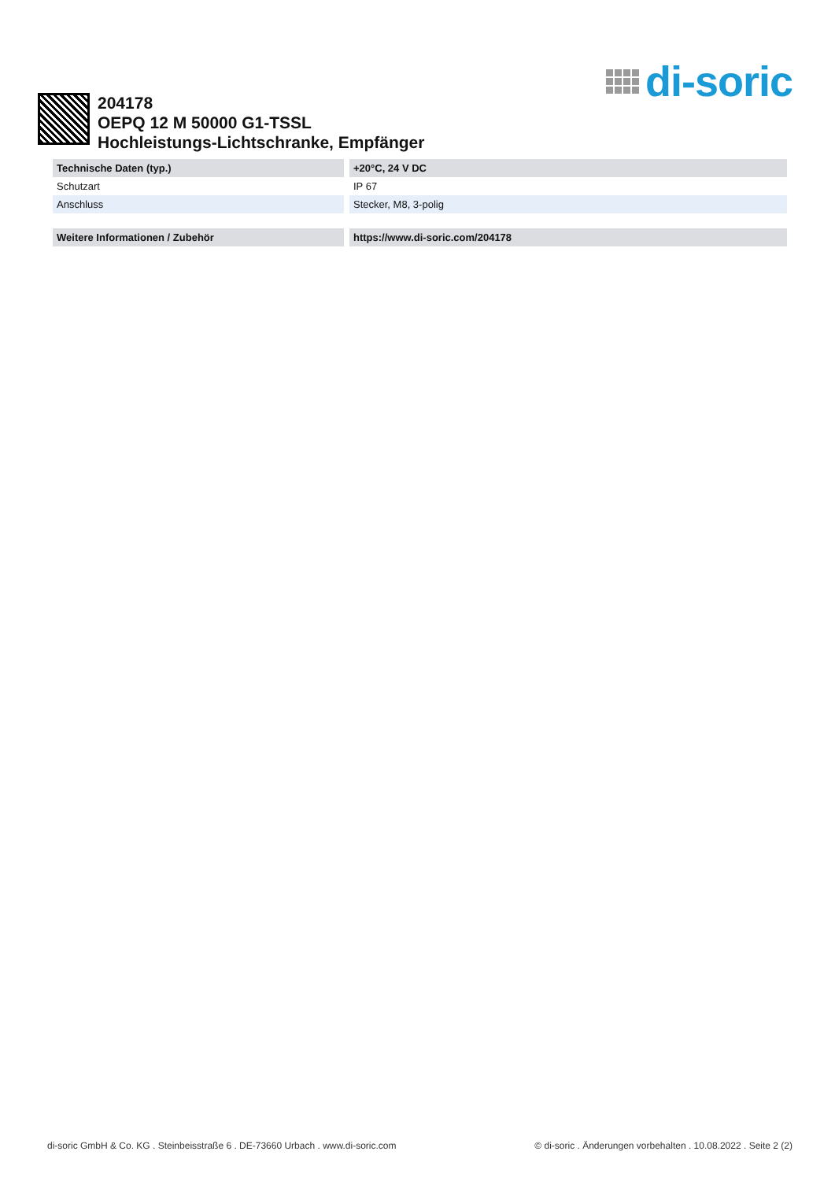di-soric
204178
OEPQ 12 M 50000 G1-TSSL
Hochleistungs-Lichtschranke, Empfänger
| Technische Daten (typ.) | +20°C, 24 V DC |
| --- | --- |
| Schutzart | IP 67 |
| Anschluss | Stecker, M8, 3-polig |
| Weitere Informationen / Zubehör | https://www.di-soric.com/204178 |
di-soric GmbH & Co. KG . Steinbeisstraße 6 . DE-73660 Urbach . www.di-soric.com © di-soric . Änderungen vorbehalten . 10.08.2022 . Seite 2 (2)